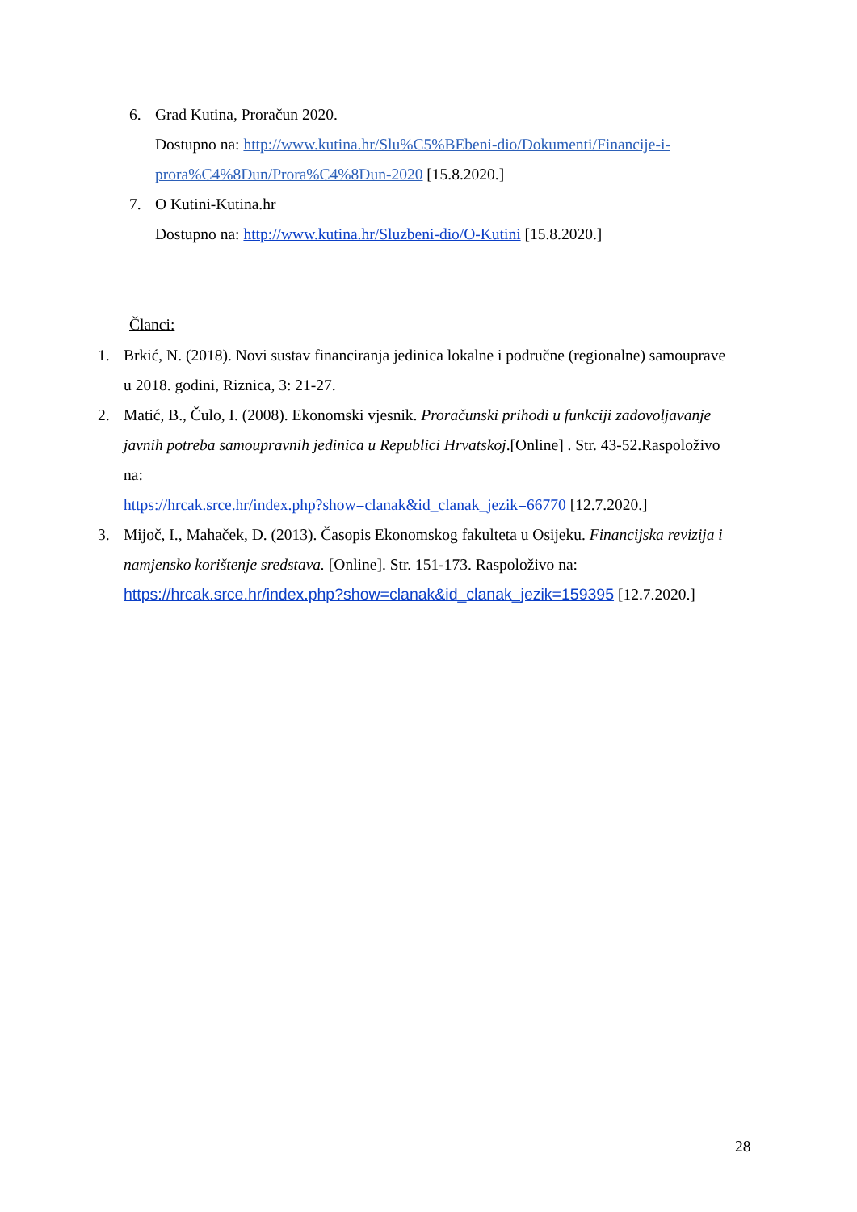6. Grad Kutina, Proračun 2020.
Dostupno na: http://www.kutina.hr/Slu%C5%BEbeni-dio/Dokumenti/Financije-i-prora%C4%8Dun/Prora%C4%8Dun-2020 [15.8.2020.]
7. O Kutini-Kutina.hr
Dostupno na: http://www.kutina.hr/Sluzbeni-dio/O-Kutini [15.8.2020.]
Članci:
1. Brkić, N. (2018). Novi sustav financiranja jedinica lokalne i područne (regionalne) samouprave u 2018. godini, Riznica, 3: 21-27.
2. Matić, B., Čulo, I. (2008). Ekonomski vjesnik. Proračunski prihodi u funkciji zadovoljavanje javnih potreba samoupravnih jedinica u Republici Hrvatskoj.[Online] . Str. 43-52.Raspoloživo na:
https://hrcak.srce.hr/index.php?show=clanak&id_clanak_jezik=66770 [12.7.2020.]
3. Mijoč, I., Mahaček, D. (2013). Časopis Ekonomskog fakulteta u Osijeku. Financijska revizija i namjensko korištenje sredstava. [Online]. Str. 151-173. Raspoloživo na: https://hrcak.srce.hr/index.php?show=clanak&id_clanak_jezik=159395 [12.7.2020.]
28